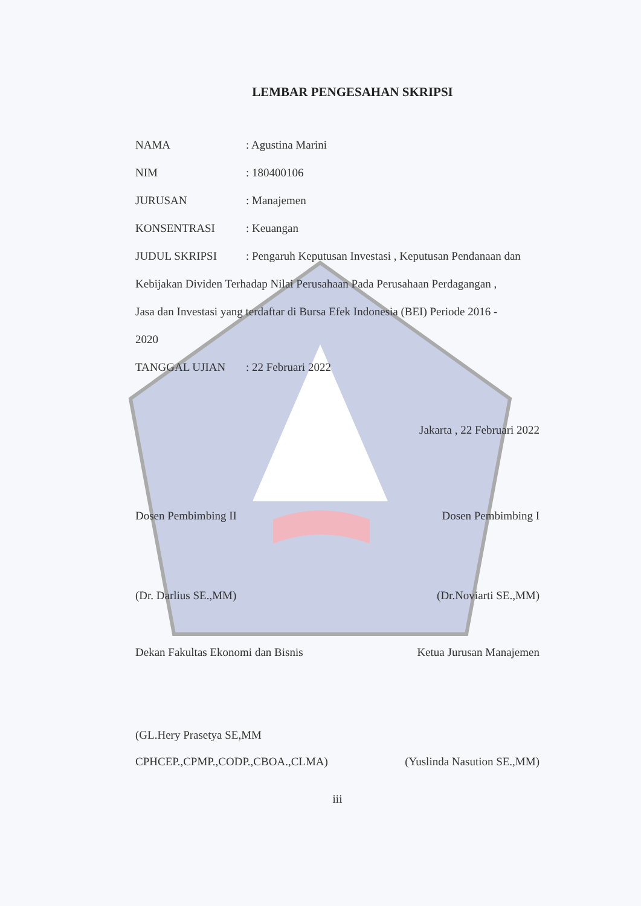LEMBAR PENGESAHAN SKRIPSI
NAMA: Agustina Marini
NIM: 180400106
JURUSAN: Manajemen
KONSENTRASI: Keuangan
JUDUL SKRIPSI: Pengaruh Keputusan Investasi , Keputusan Pendanaan dan
Kebijakan Dividen Terhadap Nilai Perusahaan Pada Perusahaan Perdagangan ,
Jasa dan Investasi yang terdaftar di Bursa Efek Indonesia (BEI) Periode 2016 -
2020
TANGGAL UJIAN: 22 Februari 2022
Jakarta , 22 Februari 2022
Dosen Pembimbing II Dosen Pembimbing I
(Dr. Darlius SE.,MM) (Dr.Noviarti SE.,MM)
Dekan Fakultas Ekonomi dan Bisnis Ketua Jurusan Manajemen
(GL.Hery Prasetya SE,MM
CPHCEP.,CPMP.,CODP.,CBOA.,CLMA) (Yuslinda Nasution SE.,MM)
iii